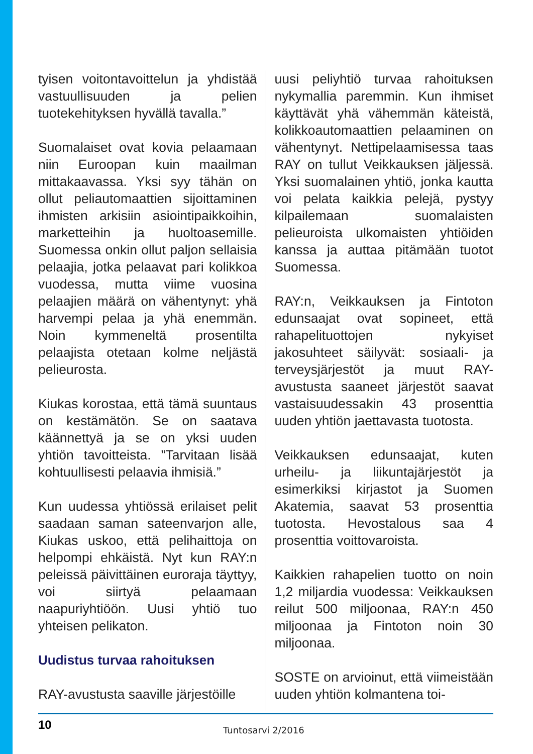tyisen voitontavoittelun ja yhdistää vastuullisuuden ja pelien tuotekehityksen hyvällä tavalla.”
Suomalaiset ovat kovia pelaamaan niin Euroopan kuin maailman mittakaavassa. Yksi syy tähän on ollut peliautomaattien sijoittaminen ihmisten arkisiin asiointipaikkoihin, marketteihin ja huoltoasemille. Suomessa onkin ollut paljon sellaisia pelaajia, jotka pelaavat pari kolikkoa vuodessa, mutta viime vuosina pelaajien määrä on vähentynyt: yhä harvempi pelaa ja yhä enemmän. Noin kymmeneltä prosentilta pelaajista otetaan kolme neljästä pelieurosta.
Kiukas korostaa, että tämä suuntaus on kestämätön. Se on saatava käännettyä ja se on yksi uuden yhtiön tavoitteista. ”Tarvitaan lisää kohtuullisesti pelaavia ihmisiä.”
Kun uudessa yhtiössä erilaiset pelit saadaan saman sateenvarjon alle, Kiukas uskoo, että pelihaittoja on helpompi ehkäistä. Nyt kun RAY:n peleissä päivittäinen euroraja täyttyy, voi siirtyä pelaamaan naapuriyhtiöön. Uusi yhtiö tuo yhteisen pelikaton.
Uudistus turvaa rahoituksen
RAY-avustusta saaville järjestöille
uusi peliyhtiö turvaa rahoituksen nykymallia paremmin. Kun ihmiset käyttävät yhä vähemmän käteistä, kolikkoautomaattien pelaaminen on vähentynyt. Nettipelaamisessa taas RAY on tullut Veikkauksen jäljessä. Yksi suomalainen yhtiö, jonka kautta voi pelata kaikkia pelejä, pystyy kilpailemaan suomalaisten pelieuroista ulkomaisten yhtiöiden kanssa ja auttaa pitämään tuotot Suomessa.
RAY:n, Veikkauksen ja Fintoton edunsaajat ovat sopineet, että rahapelituottojen nykyiset jakosuhteet säilyvät: sosiaali- ja terveysjärjestöt ja muut RAY-avustusta saaneet järjestöt saavat vastaisuudessakin 43 prosenttia uuden yhtiön jaettavasta tuotosta.
Veikkauksen edunsaajat, kuten urheilu- ja liikuntajärjestöt ja esimerkiksi kirjastot ja Suomen Akatemia, saavat 53 prosenttia tuotosta. Hevostalous saa 4 prosenttia voittovaroista.
Kaikkien rahapelien tuotto on noin 1,2 miljardia vuodessa: Veikkauksen reilut 500 miljoonaa, RAY:n 450 miljoonaa ja Fintoton noin 30 miljoonaa.
SOSTE on arvioinut, että viimeistään uuden yhtiön kolmantena toi-
10 Tuntosarvi 2/2016